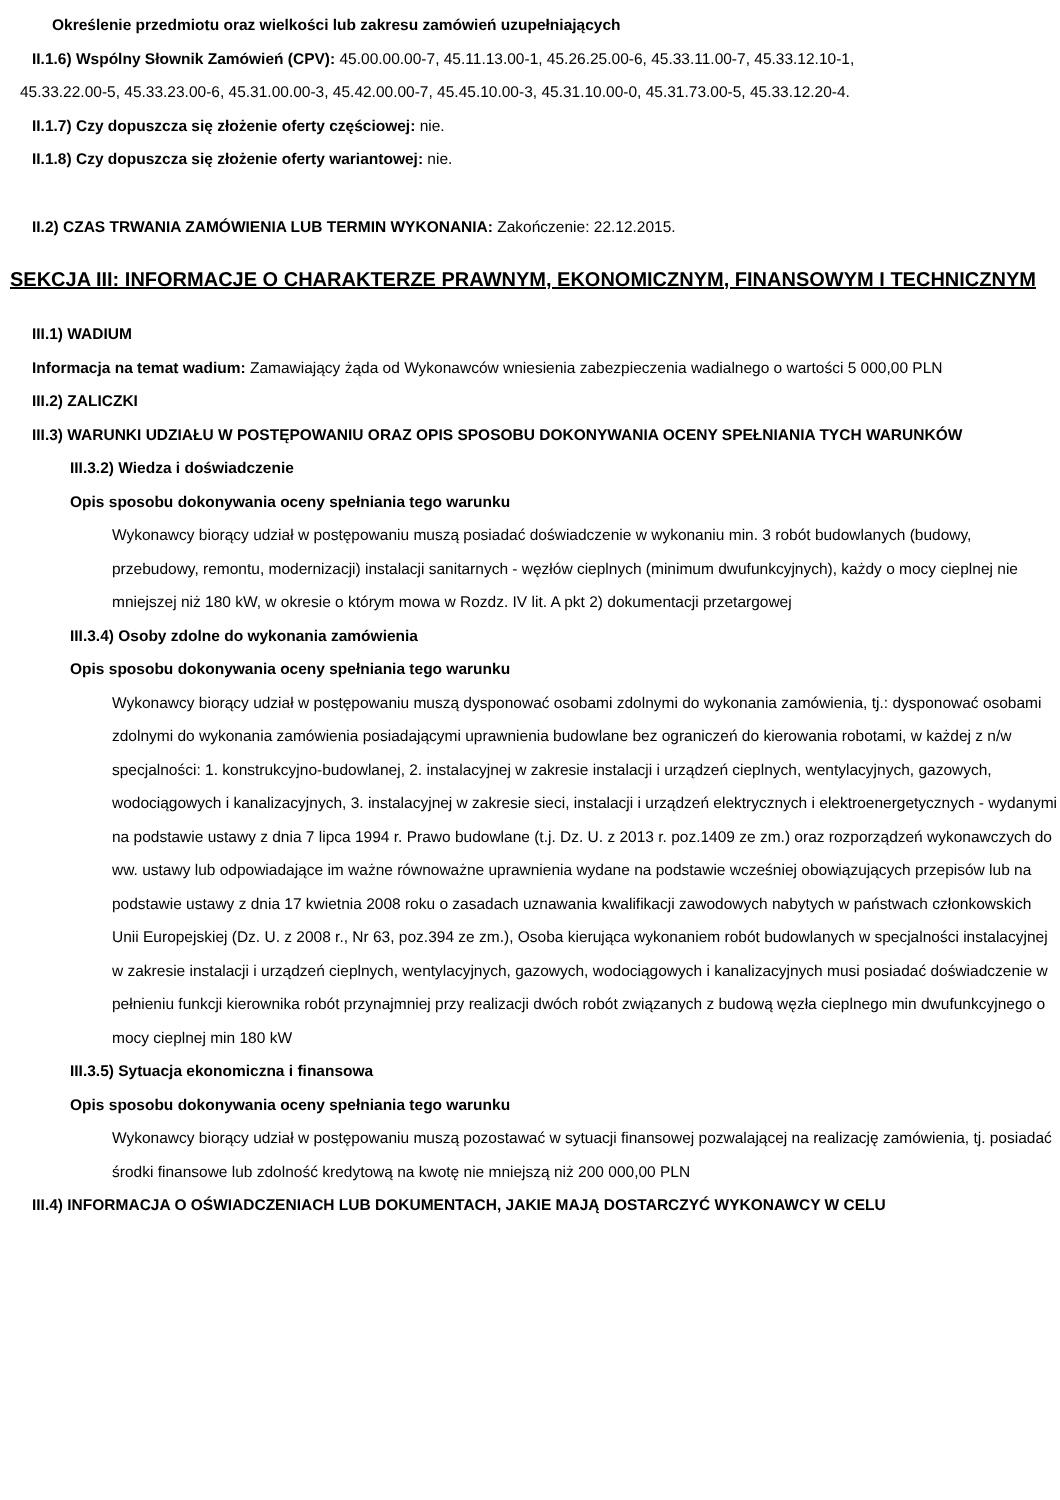Określenie przedmiotu oraz wielkości lub zakresu zamówień uzupełniających
II.1.6) Wspólny Słownik Zamówień (CPV): 45.00.00.00-7, 45.11.13.00-1, 45.26.25.00-6, 45.33.11.00-7, 45.33.12.10-1,
45.33.22.00-5, 45.33.23.00-6, 45.31.00.00-3, 45.42.00.00-7, 45.45.10.00-3, 45.31.10.00-0, 45.31.73.00-5, 45.33.12.20-4.
II.1.7) Czy dopuszcza się złożenie oferty częściowej: nie.
II.1.8) Czy dopuszcza się złożenie oferty wariantowej: nie.
II.2) CZAS TRWANIA ZAMÓWIENIA LUB TERMIN WYKONANIA: Zakończenie: 22.12.2015.
SEKCJA III: INFORMACJE O CHARAKTERZE PRAWNYM, EKONOMICZNYM, FINANSOWYM I TECHNICZNYM
III.1) WADIUM
Informacja na temat wadium: Zamawiający żąda od Wykonawców wniesienia zabezpieczenia wadialnego o wartości 5 000,00 PLN
III.2) ZALICZKI
III.3) WARUNKI UDZIAŁU W POSTĘPOWANIU ORAZ OPIS SPOSOBU DOKONYWANIA OCENY SPEŁNIANIA TYCH WARUNKÓW
III.3.2) Wiedza i doświadczenie
Opis sposobu dokonywania oceny spełniania tego warunku
Wykonawcy biorący udział w postępowaniu muszą posiadać doświadczenie w wykonaniu min. 3 robót budowlanych (budowy, przebudowy, remontu, modernizacji) instalacji sanitarnych - węzłów cieplnych (minimum dwufunkcyjnych), każdy o mocy cieplnej nie mniejszej niż 180 kW, w okresie o którym mowa w Rozdz. IV lit. A pkt 2) dokumentacji przetargowej
III.3.4) Osoby zdolne do wykonania zamówienia
Opis sposobu dokonywania oceny spełniania tego warunku
Wykonawcy biorący udział w postępowaniu muszą dysponować osobami zdolnymi do wykonania zamówienia, tj.: dysponować osobami zdolnymi do wykonania zamówienia posiadającymi uprawnienia budowlane bez ograniczeń do kierowania robotami, w każdej z n/w specjalności: 1. konstrukcyjno-budowlanej, 2. instalacyjnej w zakresie instalacji i urządzeń cieplnych, wentylacyjnych, gazowych, wodociągowych i kanalizacyjnych, 3. instalacyjnej w zakresie sieci, instalacji i urządzeń elektrycznych i elektroenergetycznych - wydanymi na podstawie ustawy z dnia 7 lipca 1994 r. Prawo budowlane (t.j. Dz. U. z 2013 r. poz.1409 ze zm.) oraz rozporządzeń wykonawczych do ww. ustawy lub odpowiadające im ważne równoważne uprawnienia wydane na podstawie wcześniej obowiązujących przepisów lub na podstawie ustawy z dnia 17 kwietnia 2008 roku o zasadach uznawania kwalifikacji zawodowych nabytych w państwach członkowskich Unii Europejskiej (Dz. U. z 2008 r., Nr 63, poz.394 ze zm.), Osoba kierująca wykonaniem robót budowlanych w specjalności instalacyjnej w zakresie instalacji i urządzeń cieplnych, wentylacyjnych, gazowych, wodociągowych i kanalizacyjnych musi posiadać doświadczenie w pełnieniu funkcji kierownika robót przynajmniej przy realizacji dwóch robót związanych z budową węzła cieplnego min dwufunkcyjnego o mocy cieplnej min 180 kW
III.3.5) Sytuacja ekonomiczna i finansowa
Opis sposobu dokonywania oceny spełniania tego warunku
Wykonawcy biorący udział w postępowaniu muszą pozostawać w sytuacji finansowej pozwalającej na realizację zamówienia, tj. posiadać środki finansowe lub zdolność kredytową na kwotę nie mniejszą niż 200 000,00 PLN
III.4) INFORMACJA O OŚWIADCZENIACH LUB DOKUMENTACH, JAKIE MAJĄ DOSTARCZYĆ WYKONAWCY W CELU